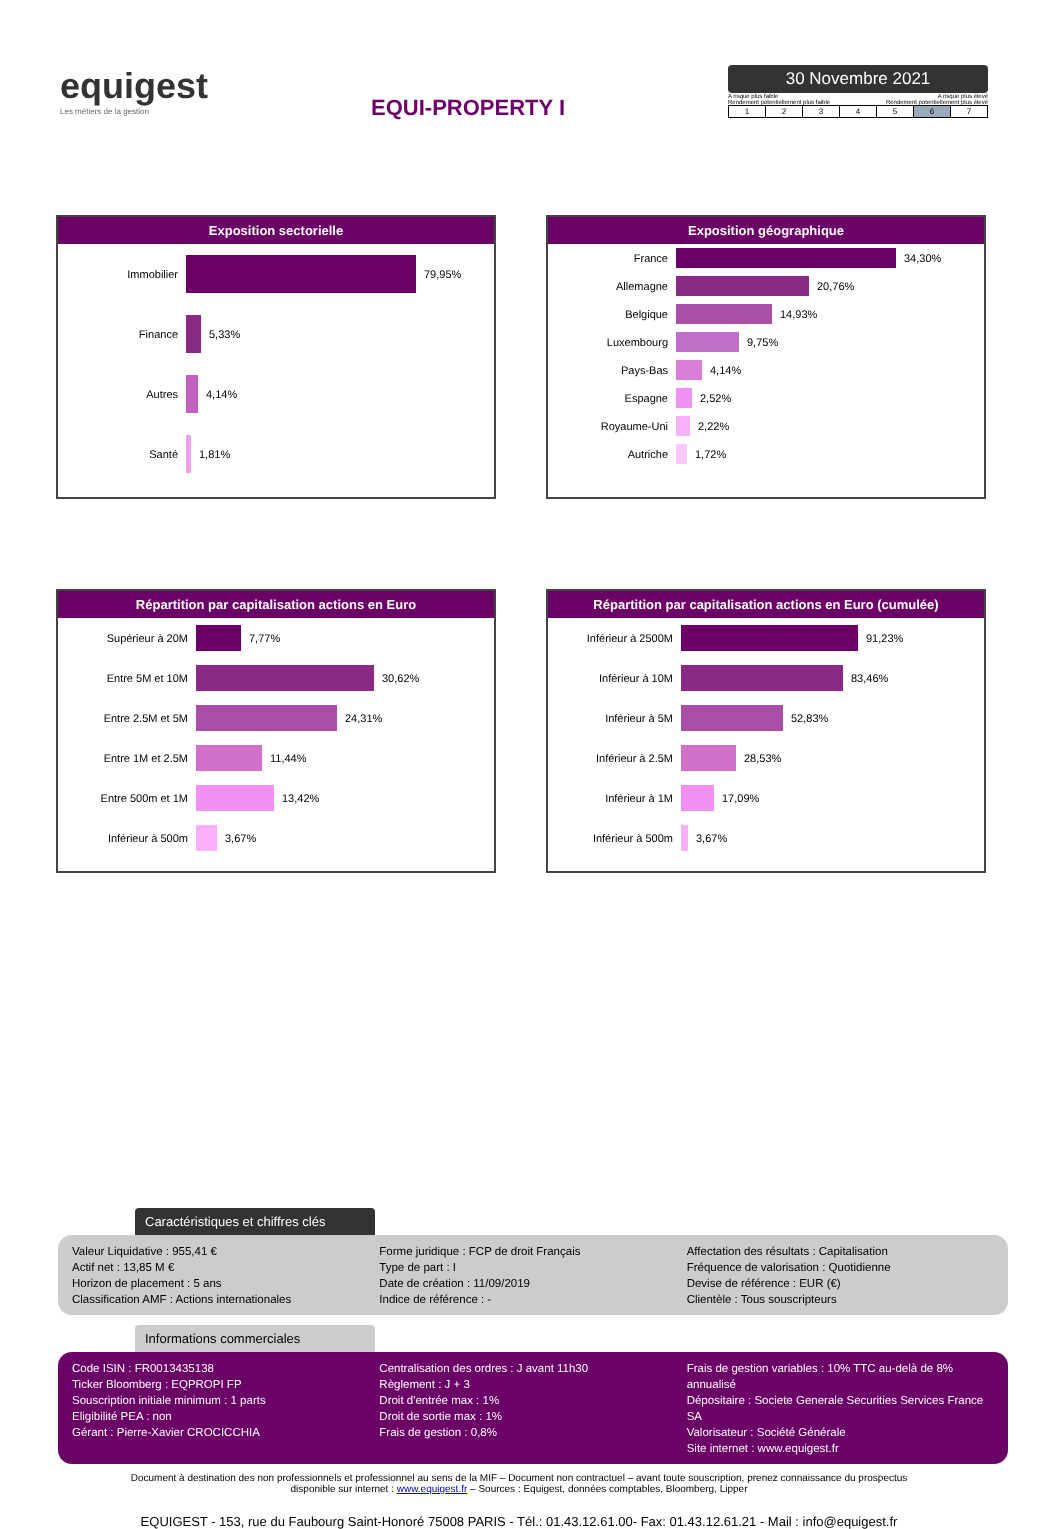equigest
Les métiers de la gestion
EQUI-PROPERTY I
30 Novembre 2021
A risque plus faible A risque plus élevé
Rendement potentiellement plus faible Rendement potentiellement plus élevé
| 1 | 2 | 3 | 4 | 5 | 6 | 7 |
Exposition sectorielle
Immobilier
79,95%
Finance
5,33%
Autres
4,14%
Santé
1,81%
Exposition géographique
France
34,30%
Allemagne
20,76%
Belgique
14,93%
Luxembourg
9,75%
Pays-Bas
4,14%
Espagne
2,52%
Royaume-Uni
2,22%
Autriche
1,72%
Répartition par capitalisation actions en Euro
Supérieur à 20M
7,77%
Entre 5M et 10M
30,62%
Entre 2.5M et 5M
24,31%
Entre 1M et 2.5M
11,44%
Entre 500m et 1M
13,42%
Inférieur à 500m
3,67%
Répartition par capitalisation actions en Euro (cumulée)
Inférieur à 2500M
91,23%
Inférieur à 10M
83,46%
Inférieur à 5M
52,83%
Inférieur à 2.5M
28,53%
Inférieur à 1M
17,09%
Inférieur à 500m
3,67%
Caractéristiques et chiffres clés
Valeur Liquidative : 955,41 €
Actif net : 13,85 M €
Horizon de placement : 5 ans
Classification AMF : Actions internationales
Forme juridique : FCP de droit Français
Type de part : I
Date de création : 11/09/2019
Indice de référence : -
Affectation des résultats : Capitalisation
Fréquence de valorisation : Quotidienne
Devise de référence : EUR (€)
Clientèle : Tous souscripteurs
Informations commerciales
Code ISIN : FR0013435138
Ticker Bloomberg : EQPROPI FP
Souscription initiale minimum : 1 parts
Eligibilité PEA : non
Gérant : Pierre-Xavier CROCICCHIA
Centralisation des ordres : J avant 11h30
Règlement : J + 3
Droit d'entrée max : 1%
Droit de sortie max : 1%
Frais de gestion : 0,8%
Frais de gestion variables : 10% TTC au-delà de 8% annualisé
Dépositaire : Societe Generale Securities Services France SA
Valorisateur : Société Générale
Site internet : www.equigest.fr
Document à destination des non professionnels et professionnel au sens de la MIF – Document non contractuel – avant toute souscription, prenez connaissance du prospectus
disponible sur internet : www.equigest.fr – Sources : Equigest, données comptables, Bloomberg, Lipper
EQUIGEST - 153, rue du Faubourg Saint-Honoré 75008 PARIS - Tél.: 01.43.12.61.00- Fax: 01.43.12.61.21 - Mail : info@equigest.fr